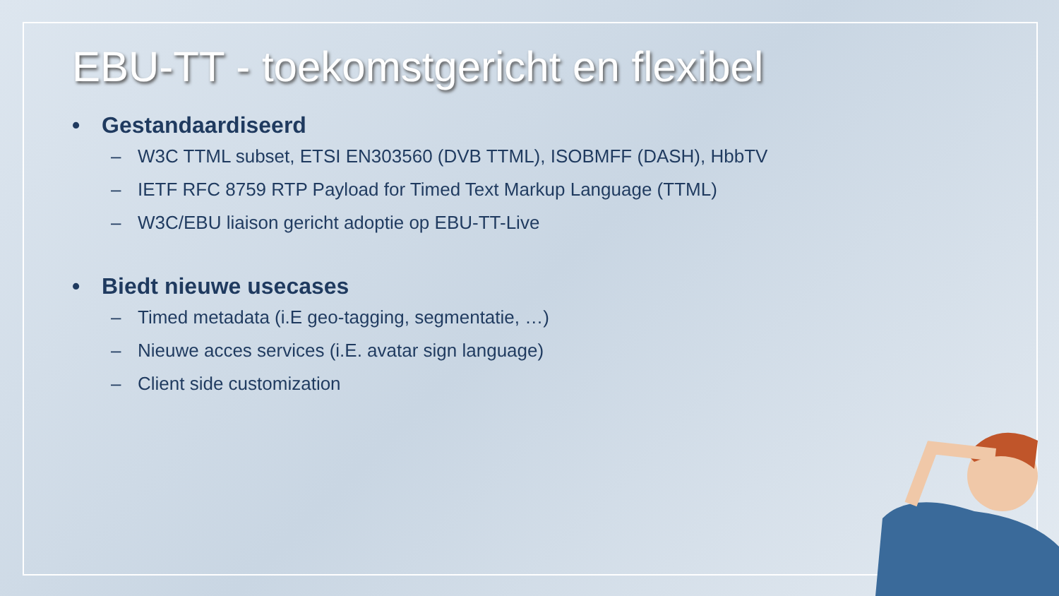EBU-TT - toekomstgericht en flexibel
• Gestandaardiseerd
– W3C TTML subset, ETSI EN303560 (DVB TTML), ISOBMFF (DASH), HbbTV
– IETF RFC 8759 RTP Payload for Timed Text Markup Language (TTML)
– W3C/EBU liaison gericht adoptie op EBU-TT-Live
• Biedt nieuwe usecases
– Timed metadata (i.E geo-tagging, segmentatie, …)
– Nieuwe acces services (i.E. avatar sign language)
– Client side customization